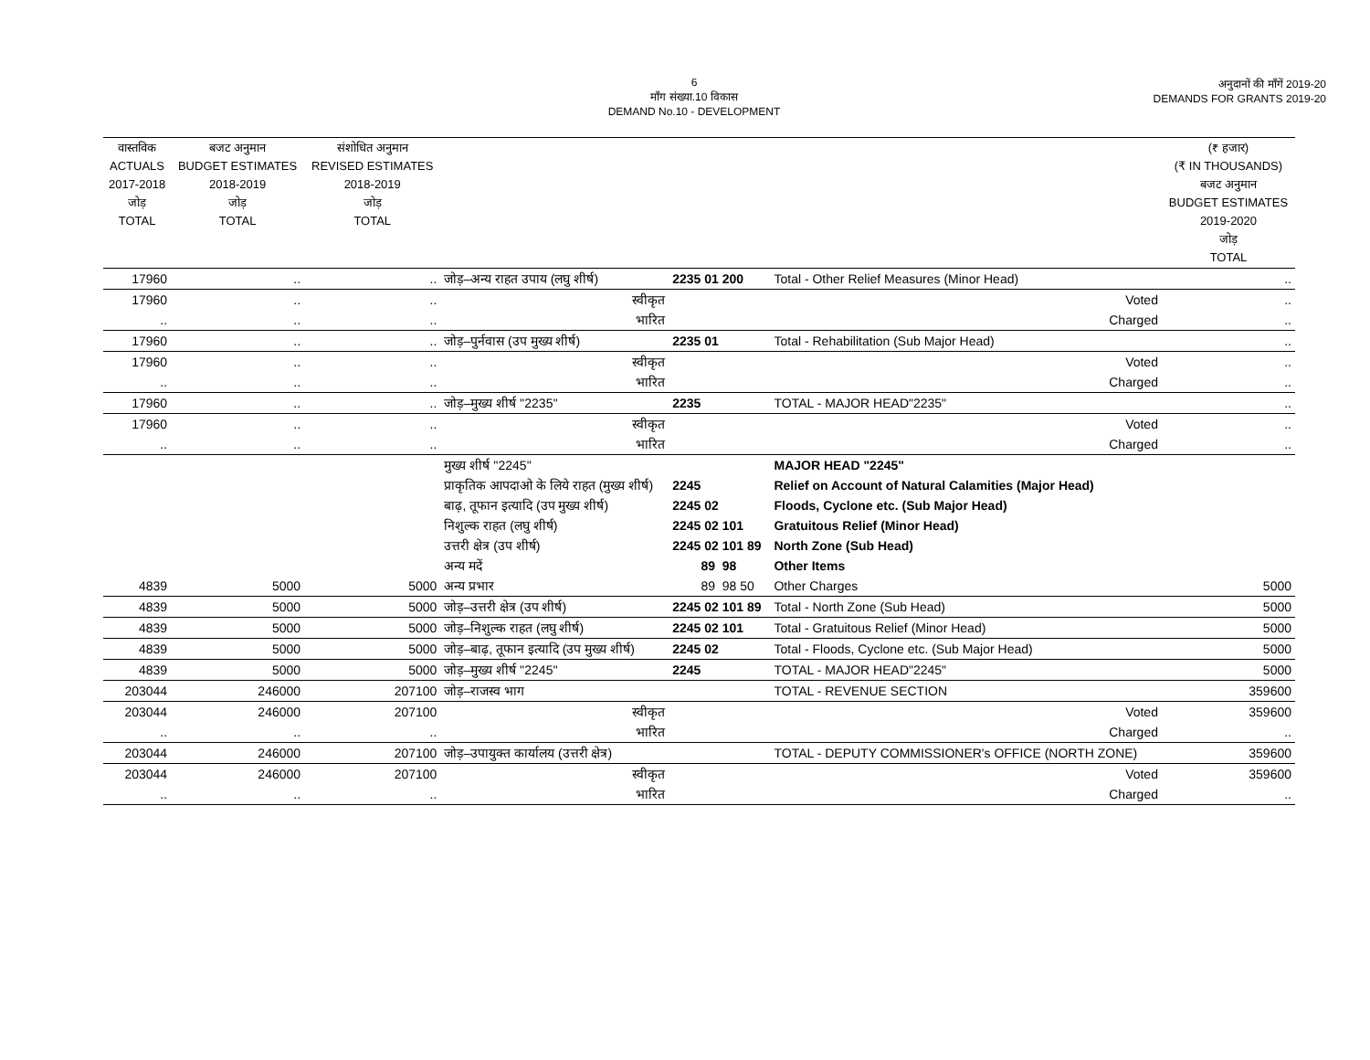6
माँग संख्या.10 विकास
DEMAND No.10 - DEVELOPMENT
अनुदानों की माँगें 2019-20
DEMANDS FOR GRANTS 2019-20
| वास्तविक ACTUALS 2017-2018 जोड़ TOTAL | बजट अनुमान BUDGET ESTIMATES 2018-2019 जोड़ TOTAL | संशोधित अनुमान REVISED ESTIMATES 2018-2019 जोड़ TOTAL | | | | (₹ हजार) (₹ IN THOUSANDS) बजट अनुमान BUDGET ESTIMATES 2019-2020 जोड़ TOTAL |
| --- | --- | --- | --- | --- | --- | --- |
| 17960 | .. | .. | जोड़–अन्य राहत उपाय (लघु शीर्ष) | 2235 01 200 | Total - Other Relief Measures (Minor Head) | .. |
| 17960 | .. | .. | स्वीकृत | | Voted | .. |
| .. | .. | .. | भारित | | Charged | .. |
| 17960 | .. | .. | जोड़–पुर्नवास (उप मुख्य शीर्ष) | 2235 01 | Total - Rehabilitation (Sub Major Head) | .. |
| 17960 | .. | .. | स्वीकृत | | Voted | .. |
| .. | .. | .. | भारित | | Charged | .. |
| 17960 | .. | .. | जोड़–मुख्य शीर्ष ''2235'' | 2235 | TOTAL - MAJOR HEAD"2235" | .. |
| 17960 | .. | .. | स्वीकृत | | Voted | .. |
| .. | .. | .. | भारित | | Charged | .. |
| | | | मुख्य शीर्ष ''2245'' | | MAJOR HEAD "2245" | |
| | | | प्राकृतिक आपदाओ के लिये राहत (मुख्य शीर्ष) | 2245 | Relief on Account of Natural Calamities (Major Head) | |
| | | | बाढ़, तूफान इत्यादि (उप मुख्य शीर्ष) | 2245 02 | Floods, Cyclone etc. (Sub Major Head) | |
| | | | निशुल्क राहत (लघु शीर्ष) | 2245 02 101 | Gratuitous Relief (Minor Head) | |
| | | | उत्तरी क्षेत्र (उप शीर्ष) | 2245 02 101 89 | North Zone (Sub Head) | |
| | | | अन्य मदें | 89 98 | Other Items | |
| 4839 | 5000 | 5000 | अन्य प्रभार | 89 98 50 | Other Charges | 5000 |
| 4839 | 5000 | 5000 | जोड़–उत्तरी क्षेत्र (उप शीर्ष) | 2245 02 101 89 | Total - North Zone (Sub Head) | 5000 |
| 4839 | 5000 | 5000 | जोड़–निशुल्क राहत (लघु शीर्ष) | 2245 02 101 | Total - Gratuitous Relief (Minor Head) | 5000 |
| 4839 | 5000 | 5000 | जोड़–बाढ़, तूफान इत्यादि (उप मुख्य शीर्ष) | 2245 02 | Total - Floods, Cyclone etc. (Sub Major Head) | 5000 |
| 4839 | 5000 | 5000 | जोड़–मुख्य शीर्ष ''2245'' | 2245 | TOTAL - MAJOR HEAD"2245" | 5000 |
| 203044 | 246000 | 207100 | जोड़–राजस्व भाग | | TOTAL - REVENUE SECTION | 359600 |
| 203044 | 246000 | 207100 | स्वीकृत | | Voted | 359600 |
| .. | .. | .. | भारित | | Charged | .. |
| 203044 | 246000 | 207100 | जोड़–उपायुक्त कार्यालय (उत्तरी क्षेत्र) | | TOTAL - DEPUTY COMMISSIONER's OFFICE (NORTH ZONE) | 359600 |
| 203044 | 246000 | 207100 | स्वीकृत | | Voted | 359600 |
| .. | .. | .. | भारित | | Charged | .. |